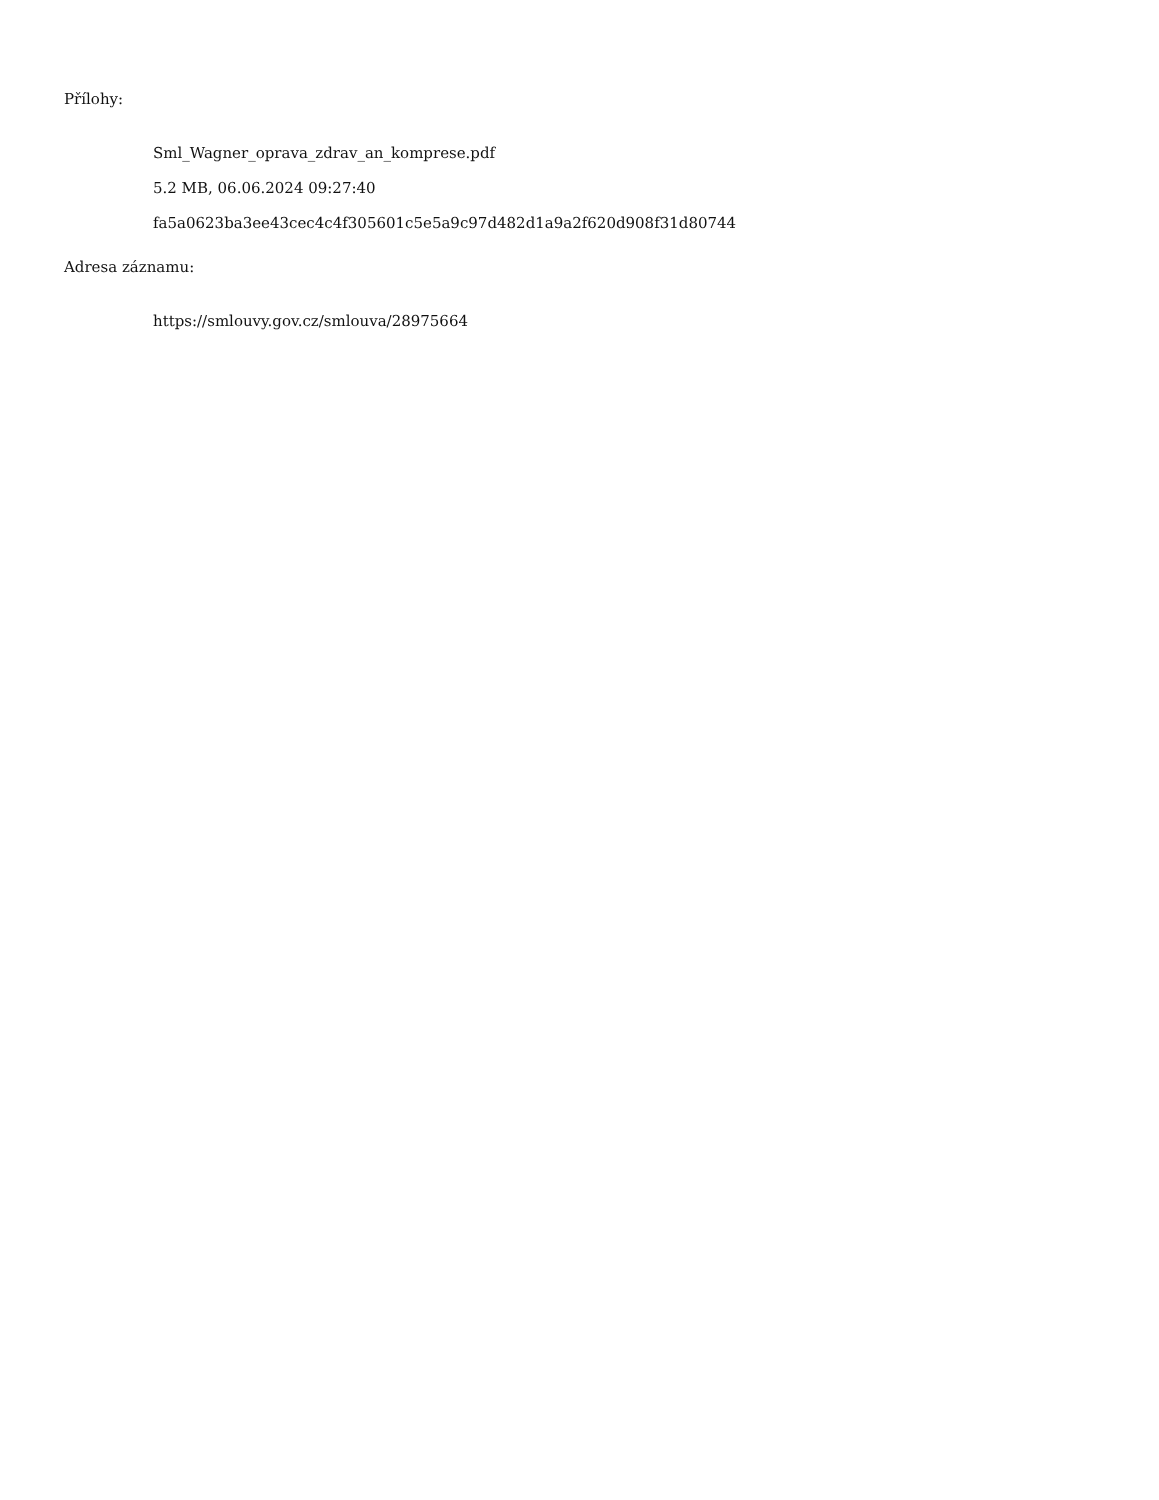Přílohy:
Sml_Wagner_oprava_zdrav_an_komprese.pdf
5.2 MB, 06.06.2024 09:27:40
fa5a0623ba3ee43cec4c4f305601c5e5a9c97d482d1a9a2f620d908f31d80744
Adresa záznamu:
https://smlouvy.gov.cz/smlouva/28975664